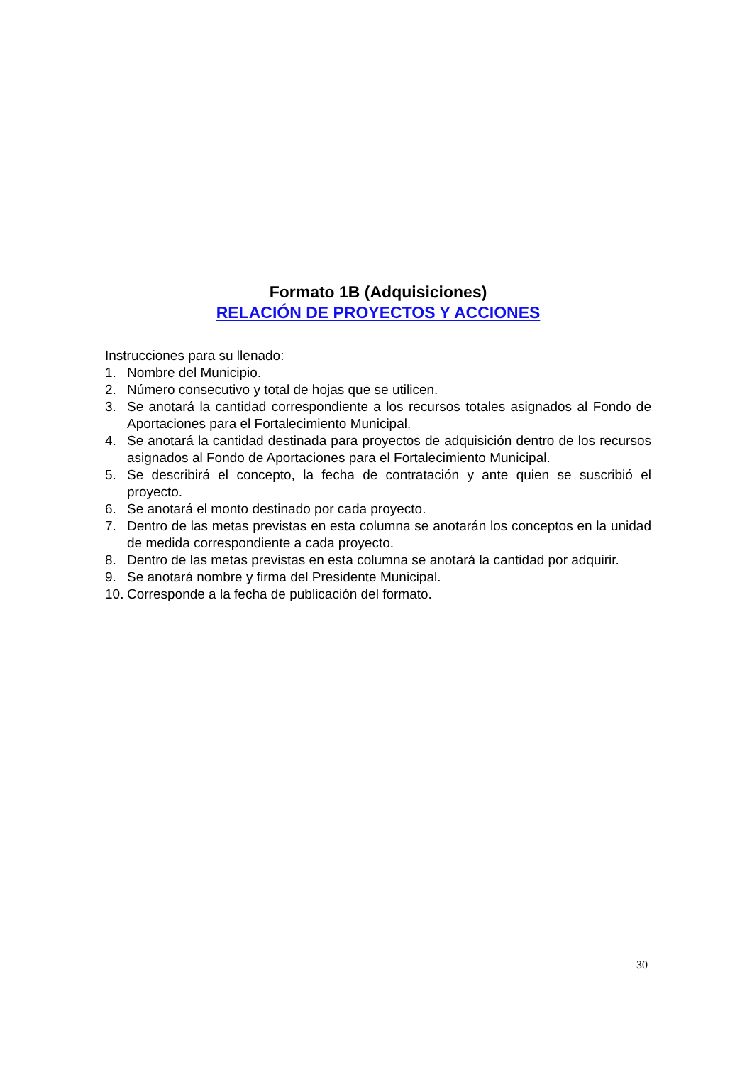Formato 1B (Adquisiciones)
RELACIÓN DE PROYECTOS Y ACCIONES
Instrucciones para su llenado:
1. Nombre del Municipio.
2. Número consecutivo y total de hojas que se utilicen.
3. Se anotará la cantidad correspondiente a los recursos totales asignados al Fondo de Aportaciones para el Fortalecimiento Municipal.
4. Se anotará la cantidad destinada para proyectos de adquisición dentro de los recursos asignados al Fondo de Aportaciones para el Fortalecimiento Municipal.
5. Se describirá el concepto, la fecha de contratación y ante quien se suscribió el proyecto.
6. Se anotará el monto destinado por cada proyecto.
7. Dentro de las metas previstas en esta columna se anotarán los conceptos en la unidad de medida correspondiente a cada proyecto.
8. Dentro de las metas previstas en esta columna se anotará la cantidad por adquirir.
9. Se anotará nombre y firma del Presidente Municipal.
10. Corresponde a la fecha de publicación del formato.
30